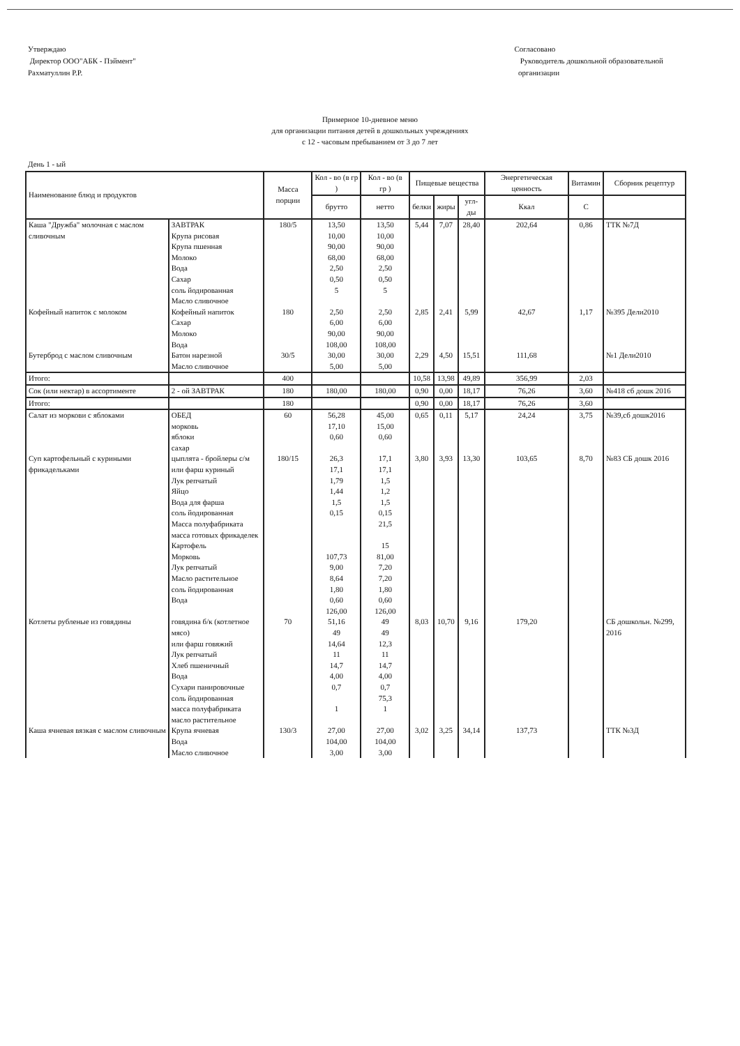Утверждаю
Директор ООО"АБК - Пэймент"
Рахматуллин Р.Р.
Согласовано
Руководитель дошкольной образовательной
организации
Примерное 10-дневное меню
для организации питания детей в дошкольных учреждениях
с 12 - часовым пребыванием от 3 до 7 лет
День 1 - ый
| Наименование блюд и продуктов | | Масса порции | Кол - во (в гр ) | Кол - во (в гр ) | Пищевые вещества | | | Энергетическая ценность | Витамин | Сборник рецептур |
| --- | --- | --- | --- | --- | --- | --- | --- | --- | --- | --- |
| | | | брутто | нетто | белки | жиры | угл-ды | Ккал | С | |
| Каша "Дружба" молочная с маслом сливочным | ЗАВТРАК Крупа рисовая Крупа пшенная Молоко Вода Сахар соль йодированная Масло сливочное | 180/5 | 13,50 10,00 90,00 68,00 2,50 0,50 5 | 13,50 10,00 90,00 68,00 2,50 0,50 5 | 5,44 | 7,07 | 28,40 | 202,64 | 0,86 | ТТК №7Д |
| Кофейный напиток с молоком | Кофейный напиток Сахар Молоко Вода | 180 | 2,50 6,00 90,00 108,00 | 2,50 6,00 90,00 108,00 | 2,85 | 2,41 | 5,99 | 42,67 | 1,17 | №395 Дели2010 |
| Бутерброд с маслом сливочным | Батон нарезной Масло сливочное | 30/5 | 30,00 5,00 | 30,00 5,00 | 2,29 | 4,50 | 15,51 | 111,68 | | №1 Дели2010 |
| Итого: | | 400 | | | 10,58 | 13,98 | 49,89 | 356,99 | 2,03 | |
| Сок (или нектар) в ассортименте | 2 - ой ЗАВТРАК | 180 | 180,00 | 180,00 | 0,90 | 0,00 | 18,17 | 76,26 | 3,60 | №418 сб дошк 2016 |
| Итого: | | 180 | | | 0,90 | 0,00 | 18,17 | 76,26 | 3,60 | |
| Салат из моркови с яблоками | ОБЕД морковь яблоки сахар | 60 | 56,28 17,10 0,60 | 45,00 15,00 0,60 | 0,65 | 0,11 | 5,17 | 24,24 | 3,75 | №39,сб дошк2016 |
| Суп картофельный с куриными фрикадельками | цыплята - бройлеры с/м или фарш куриный Лук репчатый Яйцо Вода для фарша соль йодированная Масса полуфабриката масса готовых фрикаделек Картофель Морковь Лук репчатый Масло растительное соль йодированная Вода | 180/15 | 26,3 17,1 1,79 1,44 1,5 0,15 107,73 9,00 8,64 1,80 0,60 126,00 | 17,1 17,1 1,5 1,2 1,5 0,15 21,5 15 81,00 7,20 7,20 1,80 0,60 126,00 | 3,80 | 3,93 | 13,30 | 103,65 | 8,70 | №83 СБ дошк 2016 |
| Котлеты рубленые из говядины | говядина б/к (котлетное мясо) или фарш говяжий Лук репчатый Хлеб пшеничный Вода Сухари панировочные соль йодированная масса полуфабриката масло растительное | 70 | 51,16 49 14,64 11 14,7 4,00 0,7 1 | 49 49 12,3 11 14,7 4,00 0,7 75,3 1 | 8,03 | 10,70 | 9,16 | 179,20 | | СБ дошкольн. №299, 2016 |
| Каша ячневая вязкая с маслом сливочным | Крупа ячневая Вода Масло сливочное | 130/3 | 27,00 104,00 3,00 | 27,00 104,00 3,00 | 3,02 | 3,25 | 34,14 | 137,73 | | ТТК №3Д |